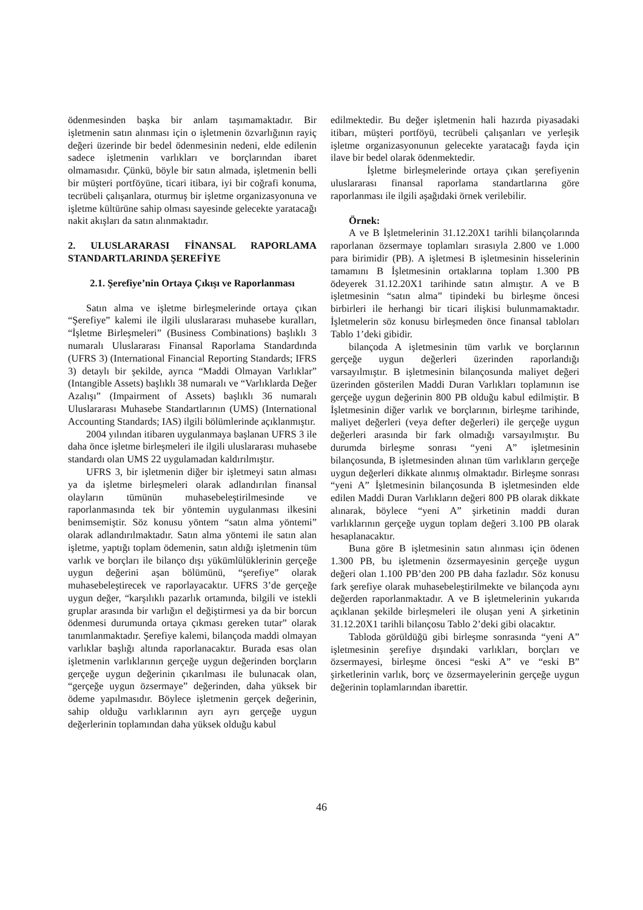ödenmesinden başka bir anlam taşımamaktadır. Bir işletmenin satın alınması için o işletmenin özvarlığının rayiç değeri üzerinde bir bedel ödenmesinin nedeni, elde edilenin sadece işletmenin varlıkları ve borçlarından ibaret olmamasıdır. Çünkü, böyle bir satın almada, işletmenin belli bir müşteri portföyüne, ticari itibara, iyi bir coğrafi konuma, tecrübeli çalışanlara, oturmuş bir işletme organizasyonuna ve işletme kültürüne sahip olması sayesinde gelecekte yaratacağı nakit akışları da satın alınmaktadır.
2. ULUSLARARASI FİNANSAL RAPORLAMA STANDARTLARINDA ŞEREFİYE
2.1. Şerefiye’nin Ortaya Çıkışı ve Raporlanması
Satın alma ve işletme birleşmelerinde ortaya çıkan “Şerefiye” kalemi ile ilgili uluslararası muhasebe kuralları, “İşletme Birleşmeleri” (Business Combinations) başlıklı 3 numaralı Uluslararası Finansal Raporlama Standardında (UFRS 3) (International Financial Reporting Standards; IFRS 3) detaylı bir şekilde, ayrıca “Maddi Olmayan Varlıklar” (Intangible Assets) başlıklı 38 numaralı ve “Varlıklarda Değer Azalışı” (Impairment of Assets) başlıklı 36 numaralı Uluslararası Muhasebe Standartlarının (UMS) (International Accounting Standards; IAS) ilgili bölümlerinde açıklanmıştır.
2004 yılından itibaren uygulanmaya başlanan UFRS 3 ile daha önce işletme birleşmeleri ile ilgili uluslararası muhasebe standardı olan UMS 22 uygulamadan kaldırılmıştır.
UFRS 3, bir işletmenin diğer bir işletmeyi satın alması ya da işletme birleşmeleri olarak adlandırılan finansal olayların tümünün muhasebeleştirilmesinde ve raporlanmasında tek bir yöntemin uygulanması ilkesini benimsemiştir. Söz konusu yöntem “satın alma yöntemi” olarak adlandırılmaktadır. Satın alma yöntemi ile satın alan işletme, yaptığı toplam ödemenin, satın aldığı işletmenin tüm varlık ve borçları ile bilanço dışı yükümlülüklerinin gerçeğe uygun değerini aşan bölümünü, “şerefiye” olarak muhasebeleştirecek ve raporlayacaktır. UFRS 3’de gerçeğe uygun değer, “karşılıklı pazarlık ortamında, bilgili ve istekli gruplar arasında bir varlığın el değiştirmesi ya da bir borcun ödenmesi durumunda ortaya çıkması gereken tutar” olarak tanımlanmaktadır. Şerefiye kalemi, bilançoda maddi olmayan varlıklar başlığı altında raporlanacaktır. Burada esas olan işletmenin varlıklarının gerçeğe uygun değerinden borçların gerçeğe uygun değerinin çıkarılması ile bulunacak olan, “gerçeğe uygun özsermaye” değerinden, daha yüksek bir ödeme yapılmasıdır. Böylece işletmenin gerçek değerinin, sahip olduğu varlıklarının ayrı ayrı gerçeğe uygun değerlerinin toplamından daha yüksek olduğu kabul
edilmektedir. Bu değer işletmenin hali hazırda piyasadaki itibarı, müşteri portföyü, tecrübeli çalışanları ve yerleşik işletme organizasyonunun gelecekte yaratacağı fayda için ilave bir bedel olarak ödenmektedir.
İşletme birleşmelerinde ortaya çıkan şerefiyenin uluslararası finansal raporlama standartlarına göre raporlanması ile ilgili aşağıdaki örnek verilebilir.
Örnek:
A ve B İşletmelerinin 31.12.20X1 tarihli bilançolarında raporlanan özsermaye toplamları sırasıyla 2.800 ve 1.000 para birimidir (PB). A işletmesi B işletmesinin hisselerinin tamamını B İşletmesinin ortaklarına toplam 1.300 PB ödeyerek 31.12.20X1 tarihinde satın almıştır. A ve B işletmesinin “satın alma” tipindeki bu birleşme öncesi birbirleri ile herhangi bir ticari ilişkisi bulunmamaktadır. İşletmelerin söz konusu birleşmeden önce finansal tabloları Tablo 1’deki gibidir.
bilançoda A işletmesinin tüm varlık ve borçlarının gerçeğe uygun değerleri üzerinden raporlandığı varsayılmıştır. B işletmesinin bilançosunda maliyet değeri üzerinden gösterilen Maddi Duran Varlıkları toplamının ise gerçeğe uygun değerinin 800 PB olduğu kabul edilmiştir. B İşletmesinin diğer varlık ve borçlarının, birleşme tarihinde, maliyet değerleri (veya defter değerleri) ile gerçeğe uygun değerleri arasında bir fark olmadığı varsayılmıştır. Bu durumda birleşme sonrası “yeni A” işletmesinin bilançosunda, B işletmesinden alınan tüm varlıkların gerçeğe uygun değerleri dikkate alınmış olmaktadır. Birleşme sonrası “yeni A” İşletmesinin bilançosunda B işletmesinden elde edilen Maddi Duran Varlıkların değeri 800 PB olarak dikkate alınarak, böylece “yeni A” şirketinin maddi duran varlıklarının gerçeğe uygun toplam değeri 3.100 PB olarak hesaplanacaktır.
Buna göre B işletmesinin satın alınması için ödenen 1.300 PB, bu işletmenin özsermayesinin gerçeğe uygun değeri olan 1.100 PB’den 200 PB daha fazladır. Söz konusu fark şerefiye olarak muhasebeleştirilmekte ve bilançoda aynı değerden raporlanmaktadır. A ve B işletmelerinin yukarıda açıklanan şekilde birleşmeleri ile oluşan yeni A şirketinin 31.12.20X1 tarihli bilançosu Tablo 2’deki gibi olacaktır.
Tabloda görüldüğü gibi birleşme sonrasında “yeni A” işletmesinin şerefiye dışındaki varlıkları, borçları ve özsermayesi, birleşme öncesi “eski A” ve “eski B” şirketlerinin varlık, borç ve özsermayelerinin gerçeğe uygun değerinin toplamlarından ibarettir.
46